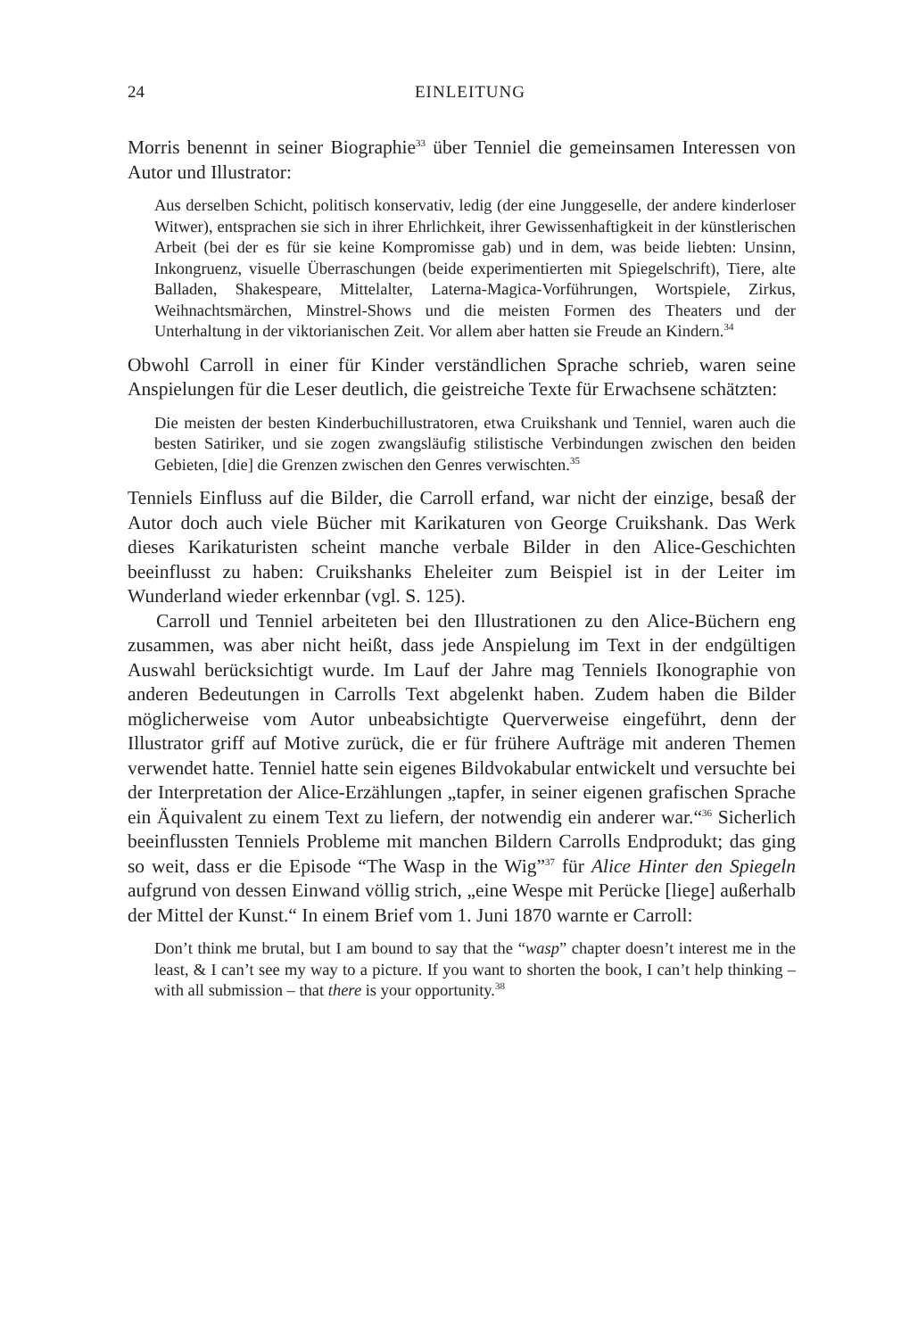24 EINLEITUNG
Morris benennt in seiner Biographie<sup>33</sup> über Tenniel die gemeinsamen Interessen von Autor und Illustrator:
Aus derselben Schicht, politisch konservativ, ledig (der eine Junggeselle, der andere kinderloser Witwer), entsprachen sie sich in ihrer Ehrlichkeit, ihrer Gewissenhaftigkeit in der künstlerischen Arbeit (bei der es für sie keine Kompromisse gab) und in dem, was beide liebten: Unsinn, Inkongruenz, visuelle Überraschungen (beide experimentierten mit Spiegelschrift), Tiere, alte Balladen, Shakespeare, Mittelalter, Laterna-Magica-Vorführungen, Wortspiele, Zirkus, Weihnachtsmärchen, Minstrel-Shows und die meisten Formen des Theaters und der Unterhaltung in der viktorianischen Zeit. Vor allem aber hatten sie Freude an Kindern.<sup>34</sup>
Obwohl Carroll in einer für Kinder verständlichen Sprache schrieb, waren seine Anspielungen für die Leser deutlich, die geistreiche Texte für Erwachsene schätzten:
Die meisten der besten Kinderbuchillustratoren, etwa Cruikshank und Tenniel, waren auch die besten Satiriker, und sie zogen zwangsläufig stilistische Verbindungen zwischen den beiden Gebieten, [die] die Grenzen zwischen den Genres verwischten.<sup>35</sup>
Tenniels Einfluss auf die Bilder, die Carroll erfand, war nicht der einzige, besaß der Autor doch auch viele Bücher mit Karikaturen von George Cruikshank. Das Werk dieses Karikaturisten scheint manche verbale Bilder in den Alice-Geschichten beeinflusst zu haben: Cruikshanks Eheleiter zum Beispiel ist in der Leiter im Wunderland wieder erkennbar (vgl. S. 125).
Carroll und Tenniel arbeiteten bei den Illustrationen zu den Alice-Büchern eng zusammen, was aber nicht heißt, dass jede Anspielung im Text in der endgültigen Auswahl berücksichtigt wurde. Im Lauf der Jahre mag Tenniels Ikonographie von anderen Bedeutungen in Carrolls Text abgelenkt haben. Zudem haben die Bilder möglicherweise vom Autor unbeabsichtigte Querverweise eingeführt, denn der Illustrator griff auf Motive zurück, die er für frühere Aufträge mit anderen Themen verwendet hatte. Tenniel hatte sein eigenes Bildvokabular entwickelt und versuchte bei der Interpretation der Alice-Erzählungen „tapfer, in seiner eigenen grafischen Sprache ein Äquivalent zu einem Text zu liefern, der notwendig ein anderer war.“<sup>36</sup> Sicherlich beeinflussten Tenniels Probleme mit manchen Bildern Carrolls Endprodukt; das ging so weit, dass er die Episode “The Wasp in the Wig”<sup>37</sup> für Alice Hinter den Spiegeln aufgrund von dessen Einwand völlig strich, „eine Wespe mit Perücke [liege] außerhalb der Mittel der Kunst.“ In einem Brief vom 1. Juni 1870 warnte er Carroll:
Don’t think me brutal, but I am bound to say that the “wasp” chapter doesn’t interest me in the least, & I can’t see my way to a picture. If you want to shorten the book, I can’t help thinking – with all submission – that there is your opportunity.<sup>38</sup>